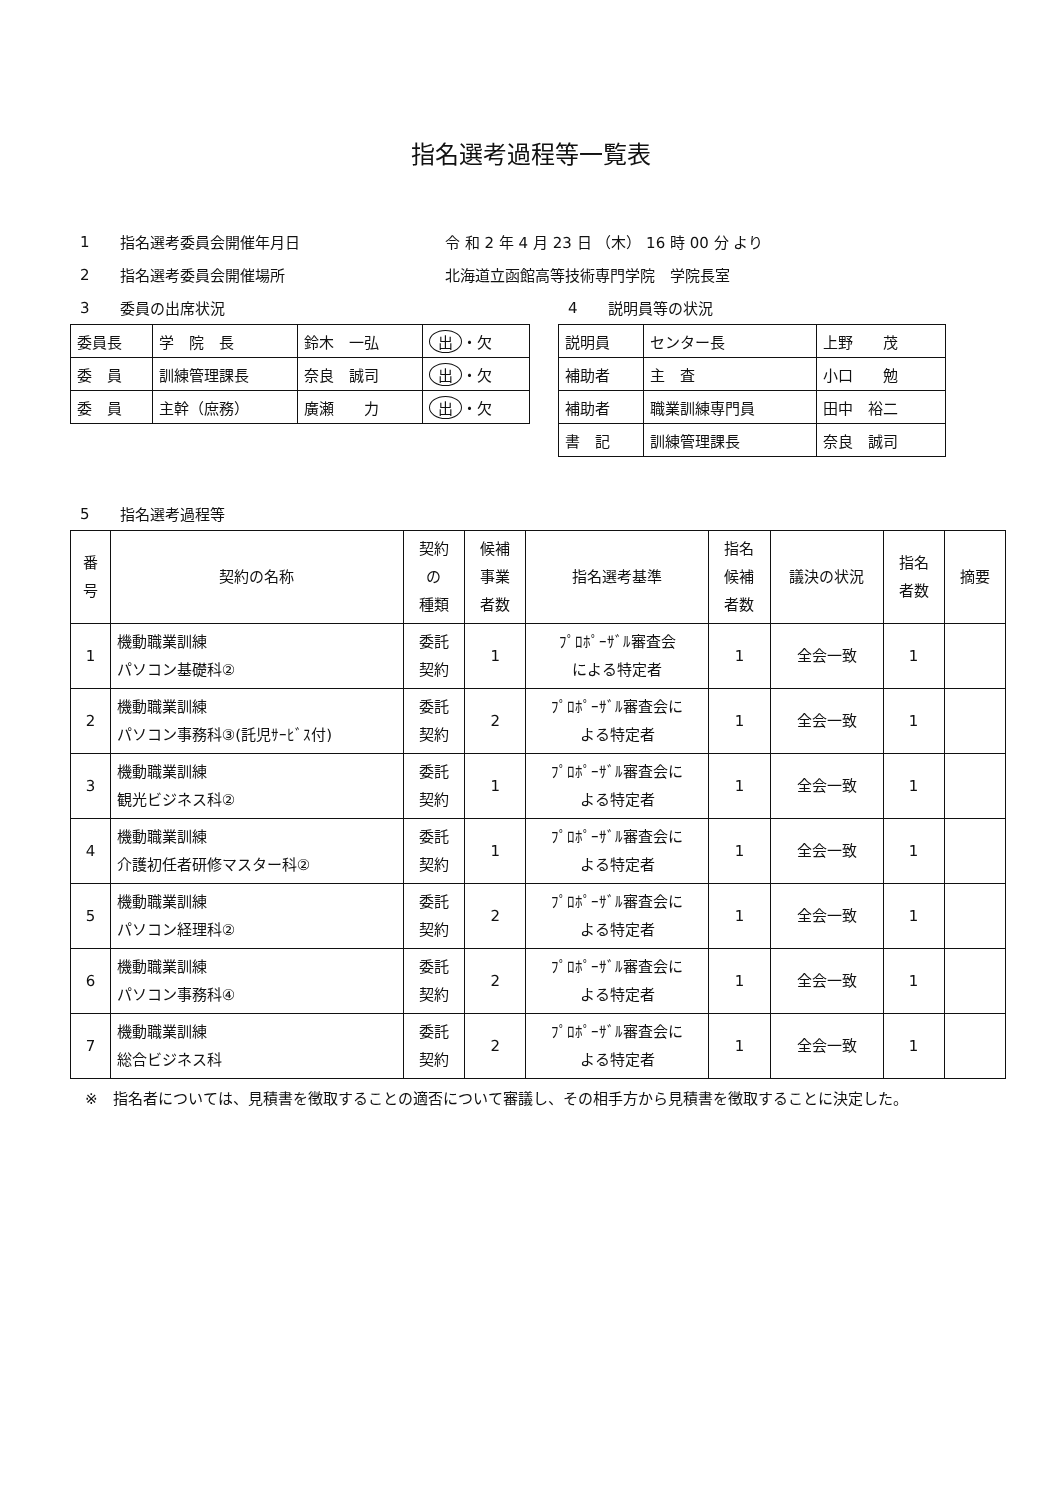指名選考過程等一覧表
1 指名選考委員会開催年月日 令 和 2 年 4 月 23 日 （木） 16 時 00 分 より
2 指名選考委員会開催場所 北海道立函館高等技術専門学院　学院長室
3 委員の出席状況
| 委員長 | 学 院 長 | 鈴木 一弘 | 出 ・欠 |
| 委 員 | 訓練管理課長 | 奈良 誠司 | 出 ・欠 |
| 委 員 | 主幹（庶務） | 廣瀬 力 | 出 ・欠 |
4 説明員等の状況
| 説明員 | センター長 | 上野 茂 |
| 補助者 | 主 査 | 小口 勉 |
| 補助者 | 職業訓練専門員 | 田中 裕二 |
| 書 記 | 訓練管理課長 | 奈良 誠司 |
5 指名選考過程等
| 番 号 | 契約の名称 | 契約 の 種類 | 候補 事業 者数 | 指名選考基準 | 指名 候補 者数 | 議決の状況 | 指名 者数 | 摘要 |
| --- | --- | --- | --- | --- | --- | --- | --- | --- |
| 1 | 機動職業訓練 パソコン基礎科② | 委託 契約 | 1 | ﾌﾟﾛﾎﾟｰｻﾞﾙ審査会 による特定者 | 1 | 全会一致 | 1 | |
| 2 | 機動職業訓練 パソコン事務科③(託児ｻｰﾋﾞｽ付) | 委託 契約 | 2 | ﾌﾟﾛﾎﾟｰｻﾞﾙ審査会に よる特定者 | 1 | 全会一致 | 1 | |
| 3 | 機動職業訓練 観光ビジネス科② | 委託 契約 | 1 | ﾌﾟﾛﾎﾟｰｻﾞﾙ審査会に よる特定者 | 1 | 全会一致 | 1 | |
| 4 | 機動職業訓練 介護初任者研修マスター科② | 委託 契約 | 1 | ﾌﾟﾛﾎﾟｰｻﾞﾙ審査会に よる特定者 | 1 | 全会一致 | 1 | |
| 5 | 機動職業訓練 パソコン経理科② | 委託 契約 | 2 | ﾌﾟﾛﾎﾟｰｻﾞﾙ審査会に よる特定者 | 1 | 全会一致 | 1 | |
| 6 | 機動職業訓練 パソコン事務科④ | 委託 契約 | 2 | ﾌﾟﾛﾎﾟｰｻﾞﾙ審査会に よる特定者 | 1 | 全会一致 | 1 | |
| 7 | 機動職業訓練 総合ビジネス科 | 委託 契約 | 2 | ﾌﾟﾛﾎﾟｰｻﾞﾙ審査会に よる特定者 | 1 | 全会一致 | 1 | |
※　指名者については、見積書を徴取することの適否について審議し、その相手方から見積書を徴取することに決定した。